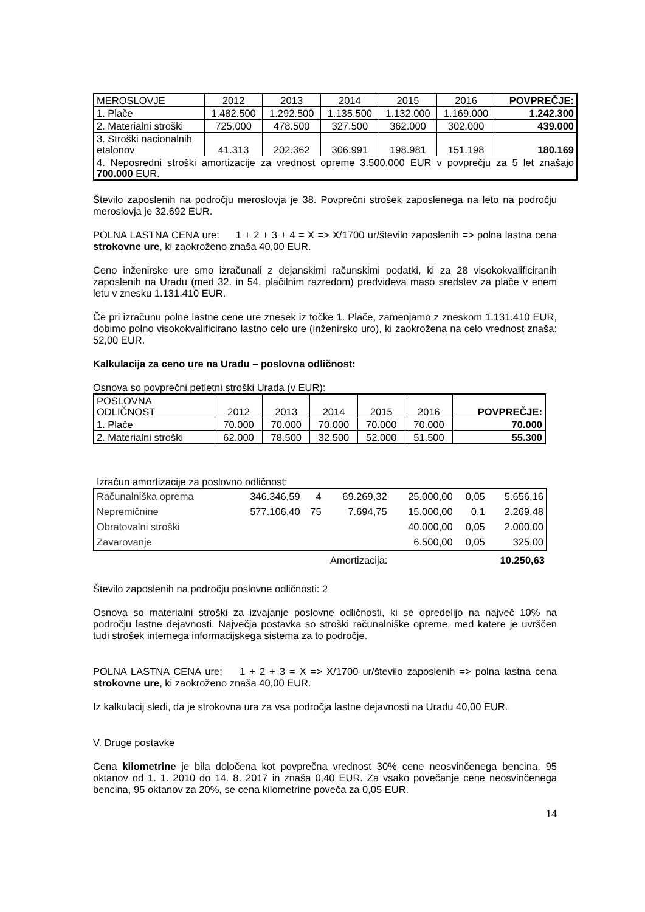| MEROSLOVJE | 2012 | 2013 | 2014 | 2015 | 2016 | POVPREČJE: |
| 1. Plače | 1.482.500 | 1.292.500 | 1.135.500 | 1.132.000 | 1.169.000 | 1.242.300 |
| 2. Materialni stroški | 725.000 | 478.500 | 327.500 | 362.000 | 302.000 | 439.000 |
| 3. Stroški nacionalnih etalonov | 41.313 | 202.362 | 306.991 | 198.981 | 151.198 | 180.169 |
| 4. Neposredni stroški amortizacije za vrednost opreme 3.500.000 EUR v povprečju za 5 let znašajo 700.000 EUR. | | | | | | |
Število zaposlenih na področju meroslovja je 38. Povprečni strošek zaposlenega na leto na področju meroslovja je 32.692 EUR.
POLNA LASTNA CENA ure: 1 + 2 + 3 + 4 = X => X/1700 ur/število zaposlenih => polna lastna cena strokovne ure, ki zaokroženo znaša 40,00 EUR.
Ceno inženirske ure smo izračunali z dejanskimi računskimi podatki, ki za 28 visokokvalificiranih zaposlenih na Uradu (med 32. in 54. plačilnim razredom) predvideva maso sredstev za plače v enem letu v znesku 1.131.410 EUR.
Če pri izračunu polne lastne cene ure znesek iz točke 1. Plače, zamenjamo z zneskom 1.131.410 EUR, dobimo polno visokokvalificirano lastno celo ure (inženirsko uro), ki zaokrožena na celo vrednost znaša: 52,00 EUR.
Kalkulacija za ceno ure na Uradu – poslovna odličnost:
Osnova so povprečni petletni stroški Urada (v EUR):
| POSLOVNA ODLIČNOST | 2012 | 2013 | 2014 | 2015 | 2016 | POVPREČJE: |
| 1. Plače | 70.000 | 70.000 | 70.000 | 70.000 | 70.000 | 70.000 |
| 2. Materialni stroški | 62.000 | 78.500 | 32.500 | 52.000 | 51.500 | 55.300 |
Izračun amortizacije za poslovno odličnost:
| Računalniška oprema | 346.346,59 | 4 | 69.269,32 | 25.000,00 | 0,05 | 5.656,16 |
| Nepremičnine | 577.106,40 | 75 | 7.694,75 | 15.000,00 | 0,1 | 2.269,48 |
| Obratovalni stroški | | | | 40.000,00 | 0,05 | 2.000,00 |
| Zavarovanje | | | | 6.500,00 | 0,05 | 325,00 |
Amortizacija: 10.250,63
Število zaposlenih na področju poslovne odličnosti: 2
Osnova so materialni stroški za izvajanje poslovne odličnosti, ki se opredelijo na največ 10% na področju lastne dejavnosti. Največja postavka so stroški računalniške opreme, med katere je uvrščen tudi strošek internega informacijskega sistema za to področje.
POLNA LASTNA CENA ure: 1 + 2 + 3 = X => X/1700 ur/število zaposlenih => polna lastna cena strokovne ure, ki zaokroženo znaša 40,00 EUR.
Iz kalkulacij sledi, da je strokovna ura za vsa področja lastne dejavnosti na Uradu 40,00 EUR.
V. Druge postavke
Cena kilometrine je bila določena kot povprečna vrednost 30% cene neosvinčenega bencina, 95 oktanov od 1. 1. 2010 do 14. 8. 2017 in znaša 0,40 EUR. Za vsako povečanje cene neosvinčenega bencina, 95 oktanov za 20%, se cena kilometrine poveča za 0,05 EUR.
14